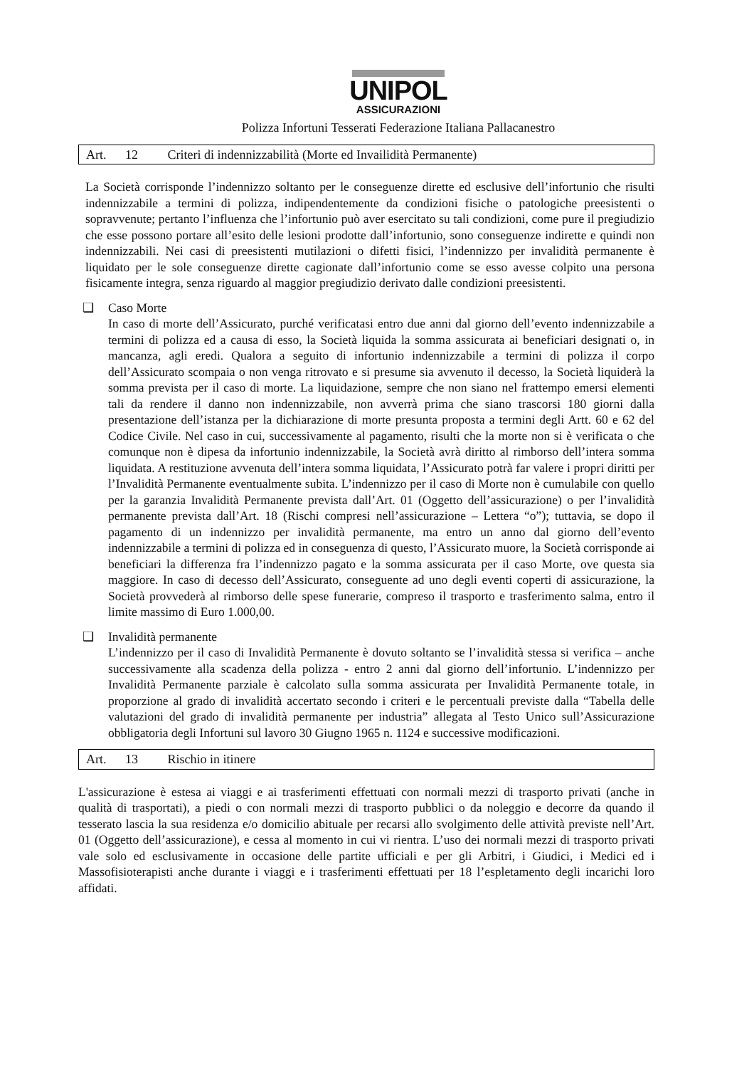UNIPOL
ASSICURAZIONI
Polizza Infortuni Tesserati Federazione Italiana Pallacanestro
Art. 12 Criteri di indennizzabilità (Morte ed Invailidità Permanente)
La Società corrisponde l’indennizzo soltanto per le conseguenze dirette ed esclusive dell’infortunio che risulti indennizzabile a termini di polizza, indipendentemente da condizioni fisiche o patologiche preesistenti o sopravvenute; pertanto l’influenza che l’infortunio può aver esercitato su tali condizioni, come pure il pregiudizio che esse possono portare all’esito delle lesioni prodotte dall’infortunio, sono conseguenze indirette e quindi non indennizzabili. Nei casi di preesistenti mutilazioni o difetti fisici, l’indennizzo per invalidità permanente è liquidato per le sole conseguenze dirette cagionate dall’infortunio come se esso avesse colpito una persona fisicamente integra, senza riguardo al maggior pregiudizio derivato dalle condizioni preesistenti.
❑ Caso Morte
In caso di morte dell’Assicurato, purché verificatasi entro due anni dal giorno dell’evento indennizzabile a termini di polizza ed a causa di esso, la Società liquida la somma assicurata ai beneficiari designati o, in mancanza, agli eredi. Qualora a seguito di infortunio indennizzabile a termini di polizza il corpo dell’Assicurato scompaia o non venga ritrovato e si presume sia avvenuto il decesso, la Società liquiderà la somma prevista per il caso di morte. La liquidazione, sempre che non siano nel frattempo emersi elementi tali da rendere il danno non indennizzabile, non avverrà prima che siano trascorsi 180 giorni dalla presentazione dell’istanza per la dichiarazione di morte presunta proposta a termini degli Artt. 60 e 62 del Codice Civile. Nel caso in cui, successivamente al pagamento, risulti che la morte non si è verificata o che comunque non è dipesa da infortunio indennizzabile, la Società avrà diritto al rimborso dell’intera somma liquidata. A restituzione avvenuta dell’intera somma liquidata, l’Assicurato potrà far valere i propri diritti per l’Invalidità Permanente eventualmente subita. L’indennizzo per il caso di Morte non è cumulabile con quello per la garanzia Invalidità Permanente prevista dall’Art. 01 (Oggetto dell’assicurazione) o per l’invalidità permanente prevista dall’Art. 18 (Rischi compresi nell’assicurazione – Lettera “o”); tuttavia, se dopo il pagamento di un indennizzo per invalidità permanente, ma entro un anno dal giorno dell’evento indennizzabile a termini di polizza ed in conseguenza di questo, l’Assicurato muore, la Società corrisponde ai beneficiari la differenza fra l’indennizzo pagato e la somma assicurata per il caso Morte, ove questa sia maggiore. In caso di decesso dell’Assicurato, conseguente ad uno degli eventi coperti di assicurazione, la Società provvederà al rimborso delle spese funerarie, compreso il trasporto e trasferimento salma, entro il limite massimo di Euro 1.000,00.
❑ Invalidità permanente
L’indennizzo per il caso di Invalidità Permanente è dovuto soltanto se l’invalidità stessa si verifica – anche successivamente alla scadenza della polizza - entro 2 anni dal giorno dell’infortunio. L’indennizzo per Invalidità Permanente parziale è calcolato sulla somma assicurata per Invalidità Permanente totale, in proporzione al grado di invalidità accertato secondo i criteri e le percentuali previste dalla “Tabella delle valutazioni del grado di invalidità permanente per industria” allegata al Testo Unico sull’Assicurazione obbligatoria degli Infortuni sul lavoro 30 Giugno 1965 n. 1124 e successive modificazioni.
Art. 13 Rischio in itinere
L'assicurazione è estesa ai viaggi e ai trasferimenti effettuati con normali mezzi di trasporto privati (anche in qualità di trasportati), a piedi o con normali mezzi di trasporto pubblici o da noleggio e decorre da quando il tesserato lascia la sua residenza e/o domicilio abituale per recarsi allo svolgimento delle attività previste nell’Art. 01 (Oggetto dell’assicurazione), e cessa al momento in cui vi rientra. L’uso dei normali mezzi di trasporto privati vale solo ed esclusivamente in occasione delle partite ufficiali e per gli Arbitri, i Giudici, i Medici ed i Massofisioterapisti anche durante i viaggi e i trasferimenti effettuati per 18 l’espletamento degli incarichi loro affidati.